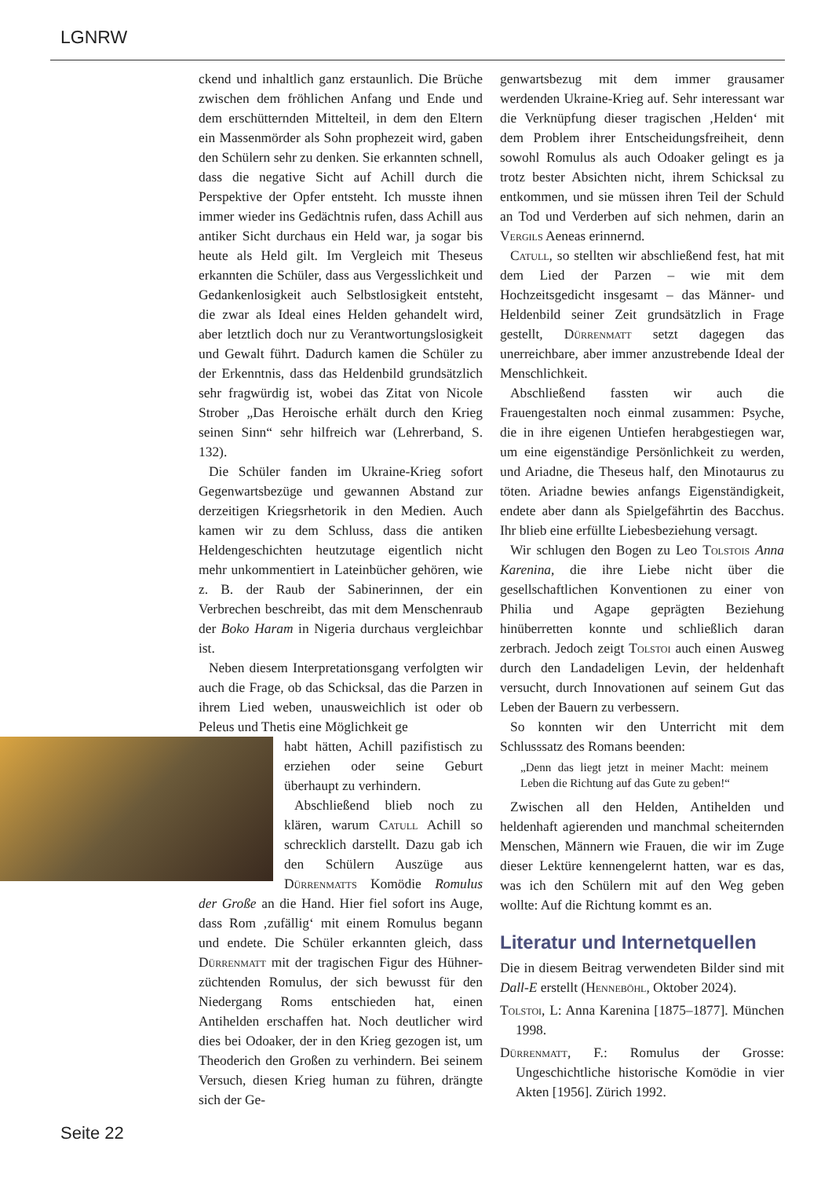LGNRW
ckend und inhaltlich ganz erstaunlich. Die Brüche zwischen dem fröhlichen Anfang und Ende und dem erschütternden Mittelteil, in dem den Eltern ein Massenmörder als Sohn prophezeit wird, gaben den Schülern sehr zu denken. Sie erkannten schnell, dass die negative Sicht auf Achill durch die Perspektive der Opfer entsteht. Ich musste ihnen immer wieder ins Gedächtnis rufen, dass Achill aus antiker Sicht durchaus ein Held war, ja sogar bis heute als Held gilt. Im Vergleich mit Theseus erkannten die Schüler, dass aus Vergesslichkeit und Gedankenlosigkeit auch Selbstlosigkeit entsteht, die zwar als Ideal eines Helden gehandelt wird, aber letztlich doch nur zu Verantwortungslosigkeit und Gewalt führt. Dadurch kamen die Schüler zu der Erkenntnis, dass das Heldenbild grundsätzlich sehr fragwürdig ist, wobei das Zitat von Nicole Strober „Das Heroische erhält durch den Krieg seinen Sinn“ sehr hilfreich war (Lehrerband, S. 132).
Die Schüler fanden im Ukraine-Krieg sofort Gegenwartsbezüge und gewannen Abstand zur derzeitigen Kriegsrhetorik in den Medien. Auch kamen wir zu dem Schluss, dass die antiken Heldengeschichten heutzutage eigentlich nicht mehr unkommentiert in Lateinbücher gehören, wie z. B. der Raub der Sabinerinnen, der ein Verbrechen beschreibt, das mit dem Menschenraub der Boko Haram in Nigeria durchaus vergleichbar ist.
Neben diesem Interpretationsgang verfolgten wir auch die Frage, ob das Schicksal, das die Parzen in ihrem Lied weben, unausweichlich ist oder ob Peleus und Thetis eine Möglichkeit ge
habt hätten, Achill pazifistisch zu erziehen oder seine Geburt überhaupt zu verhindern.
Abschließend blieb noch zu klären, warum Catull Achill so schrecklich darstellt. Dazu gab ich den Schülern Auszüge aus Dürrenmatts Komödie Romulus der Große an die Hand. Hier fiel sofort ins Auge, dass Rom ‚zufällig‘ mit einem Romulus begann und endete. Die Schüler erkannten gleich, dass Dürrenmatt mit der tragischen Figur des Hühner-züchtenden Romulus, der sich bewusst für den Niedergang Roms entschieden hat, einen Antihelden erschaffen hat. Noch deutlicher wird dies bei Odoaker, der in den Krieg gezogen ist, um Theoderich den Großen zu verhindern. Bei seinem Versuch, diesen Krieg human zu führen, drängte sich der Ge-
genwartsbezug mit dem immer grausamer werdenden Ukraine-Krieg auf. Sehr interessant war die Verknüpfung dieser tragischen ‚Helden‘ mit dem Problem ihrer Entscheidungsfreiheit, denn sowohl Romulus als auch Odoaker gelingt es ja trotz bester Absichten nicht, ihrem Schicksal zu entkommen, und sie müssen ihren Teil der Schuld an Tod und Verderben auf sich nehmen, darin an Vergils Aeneas erinnernd.
Catull, so stellten wir abschließend fest, hat mit dem Lied der Parzen – wie mit dem Hochzeitsgedicht insgesamt – das Männer- und Heldenbild seiner Zeit grundsätzlich in Frage gestellt, Dürrenmatt setzt dagegen das unerreichbare, aber immer anzustrebende Ideal der Menschlichkeit.
Abschließend fassten wir auch die Frauengestalten noch einmal zusammen: Psyche, die in ihre eigenen Untiefen herabgestiegen war, um eine eigenständige Persönlichkeit zu werden, und Ariadne, die Theseus half, den Minotaurus zu töten. Ariadne bewies anfangs Eigenständigkeit, endete aber dann als Spielgefährtin des Bacchus. Ihr blieb eine erfüllte Liebesbeziehung versagt.
Wir schlugen den Bogen zu Leo Tolstois Anna Karenina, die ihre Liebe nicht über die gesellschaftlichen Konventionen zu einer von Philia und Agape geprägten Beziehung hinüberretten konnte und schließlich daran zerbrach. Jedoch zeigt Tolstoi auch einen Ausweg durch den Landadeligen Levin, der heldenhaft versucht, durch Innovationen auf seinem Gut das Leben der Bauern zu verbessern.
So konnten wir den Unterricht mit dem Schlusssatz des Romans beenden:
„Denn das liegt jetzt in meiner Macht: meinem Leben die Richtung auf das Gute zu geben!“
Zwischen all den Helden, Antihelden und heldenhaft agierenden und manchmal scheiternden Menschen, Männern wie Frauen, die wir im Zuge dieser Lektüre kennengelernt hatten, war es das, was ich den Schülern mit auf den Weg geben wollte: Auf die Richtung kommt es an.
Literatur und Internetquellen
Die in diesem Beitrag verwendeten Bilder sind mit Dall-E erstellt (Henneböhl, Oktober 2024).
Tolstoi, L: Anna Karenina [1875–1877]. München 1998.
Dürrenmatt, F.: Romulus der Grosse: Ungeschichtliche historische Komödie in vier Akten [1956]. Zürich 1992.
Seite 22